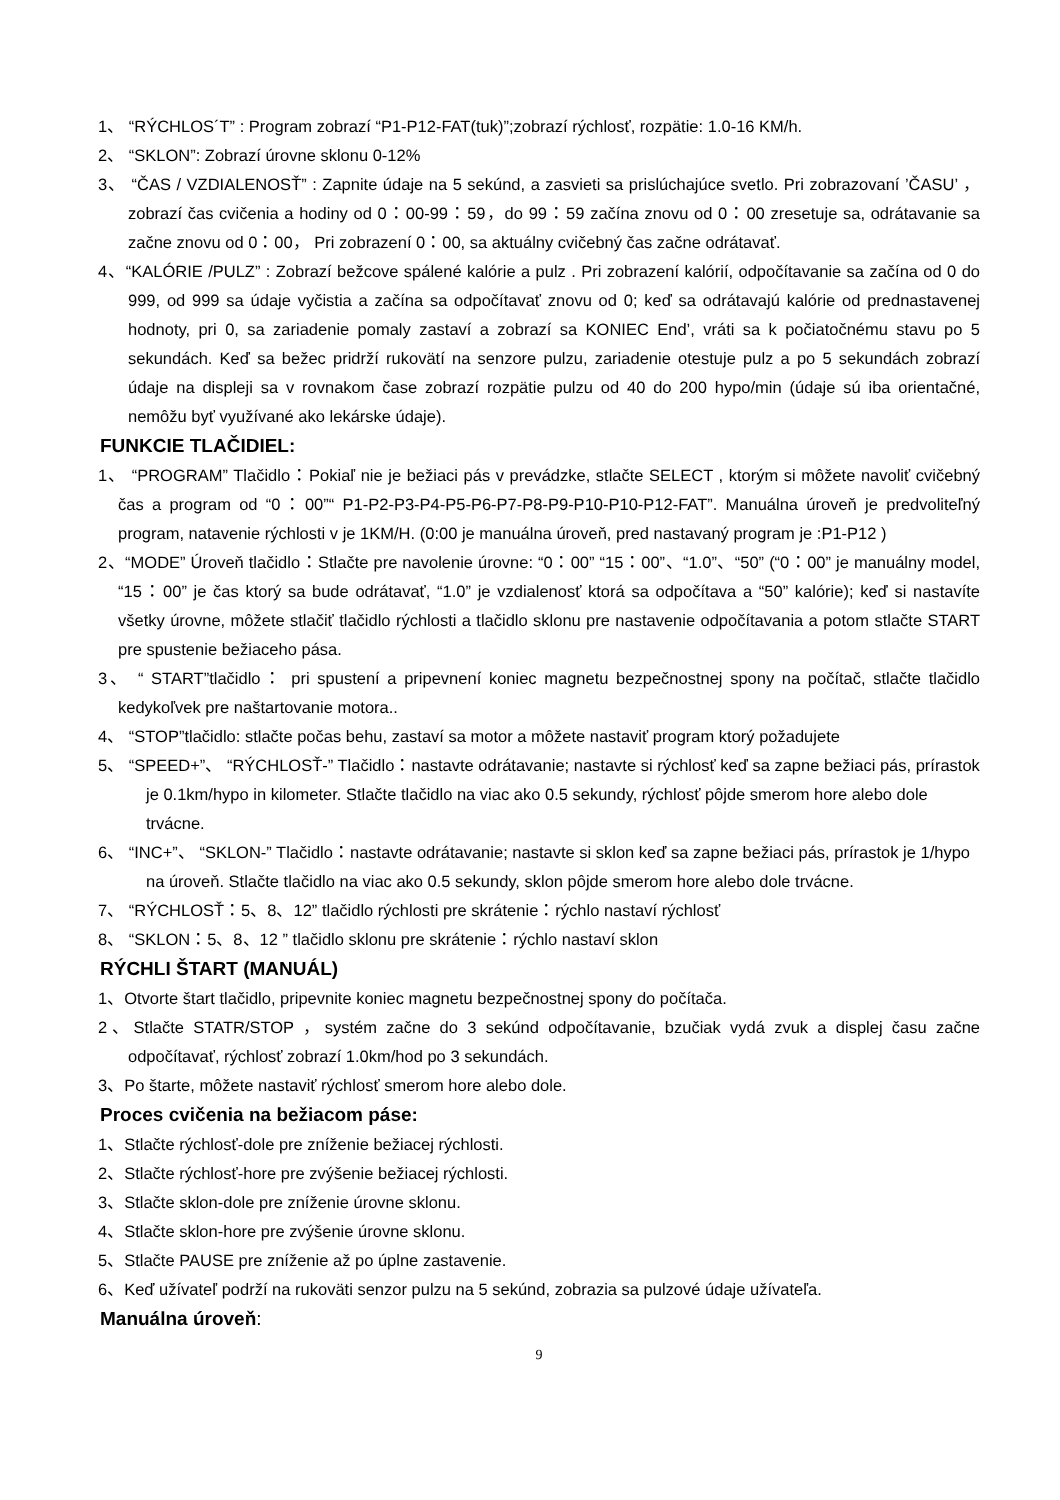1、 “RÝCHLOS´T” : Program zobrazí “P1-P12-FAT(tuk)”;zobrazí rýchlosť, rozpätie: 1.0-16 KM/h.
2、 “SKLON”: Zobrazí úrovne sklonu 0-12%
3、 “ČAS / VZDIALENOSŤ” : Zapnite údaje na 5 sekúnd, a zasvieti sa prislúchajúce svetlo. Pri zobrazovaní ’ČASU’ ，zobrazí čas cvičenia a hodiny od 0：00-99：59，do 99：59 začína znovu od 0：00 zresetuje sa, odrátavanie sa začne znovu od 0：00， Pri zobrazení 0：00, sa aktuálny cvičebný čas začne odrátavať.
4、“KALÓRIE /PULZ” : Zobrazí bežcove spálené kalórie a pulz . Pri zobrazení kalórií, odpočítavanie sa začína od 0 do 999, od 999 sa údaje vyčistia a začína sa odpočítavať znovu od 0; keď sa odrátavajú kalórie od prednastavenej hodnoty, pri 0, sa zariadenie pomaly zastaví a zobrazí sa KONIEC End’, vráti sa k počiatočnému stavu po 5 sekundách. Keď sa bežec pridrží rukovätí na senzore pulzu, zariadenie otestuje pulz a po 5 sekundách zobrazí údaje na displeji sa v rovnakom čase zobrazí rozpätie pulzu od 40 do 200 hypo/min (údaje sú iba orientačné, nemôžu byť využívané ako lekárske údaje).
FUNKCIE TLAČIDIEL:
1、 “PROGRAM” Tlačidlo：Pokiaľ nie je bežiaci pás v prevádzke, stlačte SELECT , ktorým si môžete navoliť cvičebný čas a program od “0：00”“ P1-P2-P3-P4-P5-P6-P7-P8-P9-P10-P10-P12-FAT”. Manuálna úroveň je predvoliteľný program, natavenie rýchlosti v je 1KM/H. (0:00 je manuálna úroveň, pred nastavaný program je :P1-P12 )
2、“MODE” Úroveň tlačidlo：Stlačte pre navolenie úrovne: “0：00” “15：00”、“1.0”、“50” (“0：00” je manuálny model, “15：00” je čas ktorý sa bude odrátavať, “1.0” je vzdialenosť ktorá sa odpočítava a “50” kalórie); keď si nastavíte všetky úrovne, môžete stlačiť tlačidlo rýchlosti a tlačidlo sklonu pre nastavenie odpočítavania a potom stlačte START pre spustenie bežiaceho pása.
3、 “ START”tlačidlo： pri spustení a pripevnení koniec magnetu bezpečnostnej spony na počítač, stlačte tlačidlo kedykoľvek pre naštartovanie motora..
4、 “STOP”tlačidlo: stlačte počas behu, zastaví sa motor a môžete nastaviť program ktorý požadujete
5、 “SPEED+”、 “RÝCHLOSŤ-” Tlačidlo：nastavte odrátavanie; nastavte si rýchlosť keď sa zapne bežiaci pás, prírastok je 0.1km/hypo in kilometer. Stlačte tlačidlo na viac ako 0.5 sekundy, rýchlosť pôjde smerom hore alebo dole trvácne.
6、 “INC+”、 “SKLON-” Tlačidlo：nastavte odrátavanie; nastavte si sklon keď sa zapne bežiaci pás, prírastok je 1/hypo na úroveň. Stlačte tlačidlo na viac ako 0.5 sekundy, sklon pôjde smerom hore alebo dole trvácne.
7、 “RÝCHLOSŤ：5、8、12” tlačidlo rýchlosti pre skrátenie：rýchlo nastaví rýchlosť
8、 “SKLON：5、8、12 ” tlačidlo sklonu pre skrátenie：rýchlo nastaví sklon
RÝCHLI ŠTART (MANUÁL)
1、Otvorte štart tlačidlo, pripevnite koniec magnetu bezpečnostnej spony do počítača.
2、Stlačte STATR/STOP ，systém začne do 3 sekúnd odpočítavanie, bzučiak vydá zvuk a displej času začne odpočítavať, rýchlosť zobrazí 1.0km/hod po 3 sekundách.
3、Po štarte, môžete nastaviť rýchlosť smerom hore alebo dole.
Proces cvičenia na bežiacom páse:
1、Stlačte rýchlosť-dole pre zníženie bežiacej rýchlosti.
2、Stlačte rýchlosť-hore pre zvýšenie bežiacej rýchlosti.
3、Stlačte sklon-dole pre zníženie úrovne sklonu.
4、Stlačte sklon-hore pre zvýšenie úrovne sklonu.
5、Stlačte PAUSE pre zníženie až po úplne zastavenie.
6、Keď užívateľ podrží na rukoväti senzor pulzu na 5 sekúnd, zobrazia sa pulzové údaje užívateľa.
Manuálna úroveň:
9